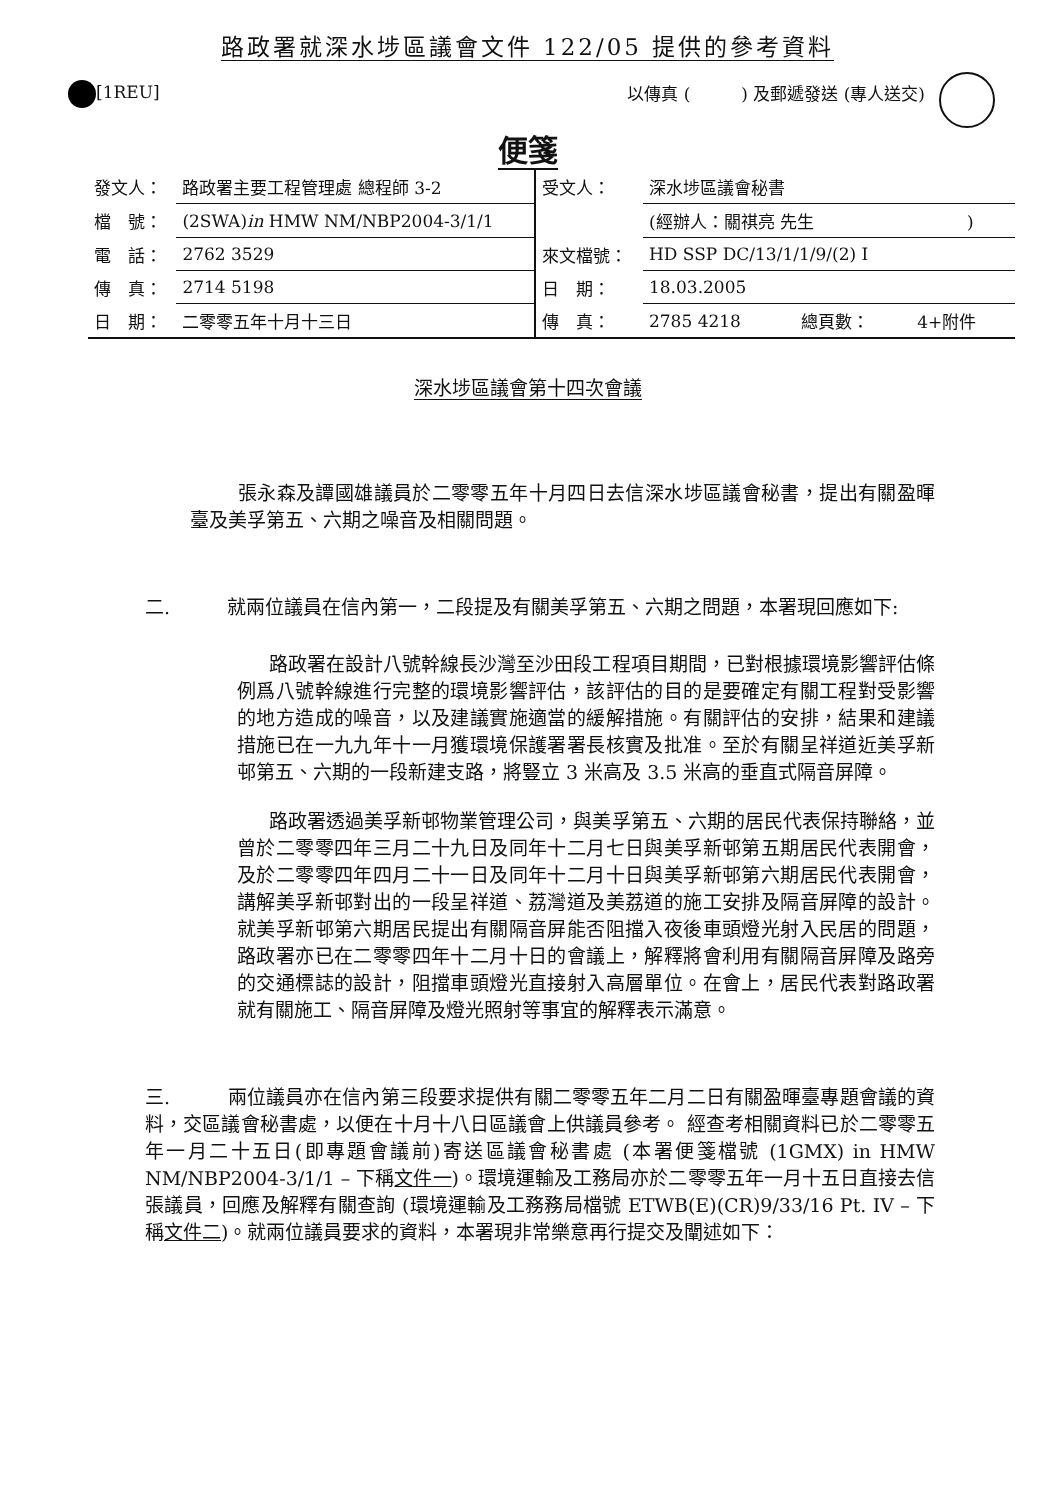路政署就深水埗區議會文件 122/05 提供的參考資料
[1REU] 以傳真 (　　　) 及郵遞發送 (專人送交)
便箋
| 發文人： | 路政署主要工程管理處 總程師 3-2 | 受文人： | 深水埗區議會秘書 | | |
| 檔 號： | (2SWA) in HMW NM/NBP2004-3/1/1 | | (經辦人：關祺亮 先生 ) | | |
| 電 話： | 2762 3529 | 來文檔號： | HD SSP DC/13/1/1/9/(2) I | | |
| 傳 真： | 2714 5198 | 日 期： | 18.03.2005 | | |
| 日 期： | 二零零五年十月十三日 | 傳 真： | 2785 4218 | 總頁數： | 4+附件 |
深水埗區議會第十四次會議
張永森及譚國雄議員於二零零五年十月四日去信深水埗區議會秘書，提出有關盈暉臺及美孚第五、六期之噪音及相關問題。
二.　　　就兩位議員在信內第一，二段提及有關美孚第五、六期之問題，本署現回應如下:
路政署在設計八號幹線長沙灣至沙田段工程項目期間，已對根據環境影響評估條例爲八號幹線進行完整的環境影響評估，該評估的目的是要確定有關工程對受影響的地方造成的噪音，以及建議實施適當的緩解措施。有關評估的安排，結果和建議措施已在一九九年十一月獲環境保護署署長核實及批准。至於有關呈祥道近美孚新邨第五、六期的一段新建支路，將豎立 3 米高及 3.5 米高的垂直式隔音屏障。
路政署透過美孚新邨物業管理公司，與美孚第五、六期的居民代表保持聯絡，並曾於二零零四年三月二十九日及同年十二月七日與美孚新邨第五期居民代表開會，及於二零零四年四月二十一日及同年十二月十日與美孚新邨第六期居民代表開會，講解美孚新邨對出的一段呈祥道、荔灣道及美荔道的施工安排及隔音屏障的設計。就美孚新邨第六期居民提出有關隔音屏能否阻擋入夜後車頭燈光射入民居的問題，路政署亦已在二零零四年十二月十日的會議上，解釋將會利用有關隔音屏障及路旁的交通標誌的設計，阻擋車頭燈光直接射入高層單位。在會上，居民代表對路政署就有關施工、隔音屏障及燈光照射等事宜的解釋表示滿意。
三.　　　兩位議員亦在信內第三段要求提供有關二零零五年二月二日有關盈暉臺專題會議的資料，交區議會秘書處，以便在十月十八日區議會上供議員參考。 經查考相關資料已於二零零五年一月二十五日(即專題會議前)寄送區議會秘書處 (本署便箋檔號 (1GMX) in HMW NM/NBP2004-3/1/1 – 下稱文件一)。環境運輸及工務局亦於二零零五年一月十五日直接去信張議員，回應及解釋有關查詢 (環境運輸及工務務局檔號 ETWB(E)(CR)9/33/16 Pt. IV – 下稱文件二)。就兩位議員要求的資料，本署現非常樂意再行提交及闡述如下：